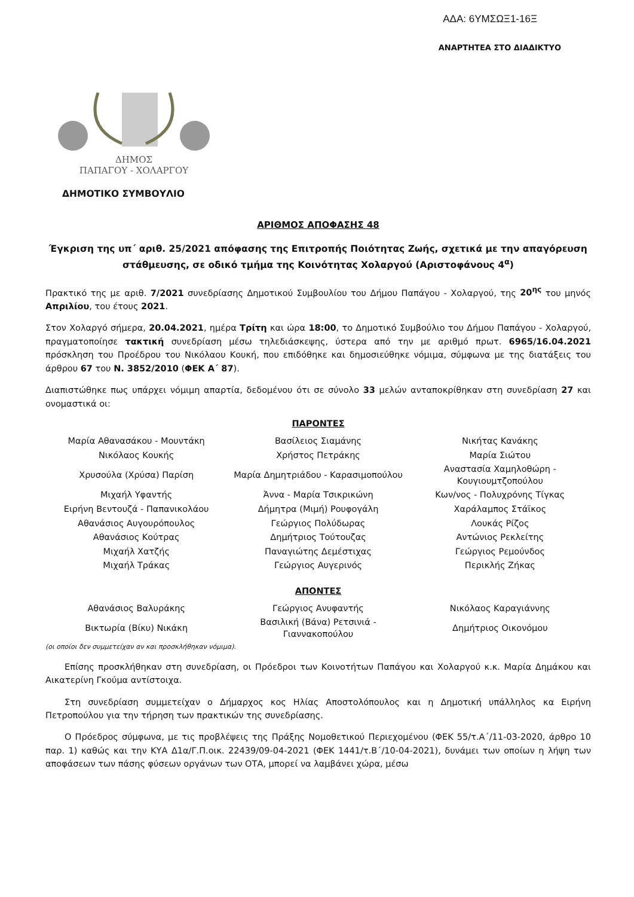ΑΔΑ: 6ΥΜΣΩΞ1-16Ξ
ΑΝΑΡΤΗΤΕΑ ΣΤΟ ΔΙΑΔΙΚΤΥΟ
ΔΗΜΟΣ
ΠΑΠΑΓΟΥ - ΧΟΛΑΡΓΟΥ
ΔΗΜΟΤΙΚΟ ΣΥΜΒΟΥΛΙΟ
ΑΡΙΘΜΟΣ ΑΠΟΦΑΣΗΣ 48
Έγκριση της υπ΄ αριθ. 25/2021 απόφασης της Επιτροπής Ποιότητας Ζωής, σχετικά με την απαγόρευση στάθμευσης, σε οδικό τμήμα της Κοινότητας Χολαργού (Αριστοφάνους 4<sup>α</sup>)
Πρακτικό της με αριθ. 7/2021 συνεδρίασης Δημοτικού Συμβουλίου του Δήμου Παπάγου - Χολαργού, της 20<sup>ης</sup> του μηνός Απριλίου, του έτους 2021.
Στον Χολαργό σήμερα, 20.04.2021, ημέρα Τρίτη και ώρα 18:00, το Δημοτικό Συμβούλιο του Δήμου Παπάγου - Χολαργού, πραγματοποίησε τακτική συνεδρίαση μέσω τηλεδιάσκεψης, ύστερα από την με αριθμό πρωτ. 6965/16.04.2021 πρόσκληση του Προέδρου του Νικόλαου Κουκή, που επιδόθηκε και δημοσιεύθηκε νόμιμα, σύμφωνα με της διατάξεις του άρθρου 67 του Ν. 3852/2010 (ΦΕΚ Α΄ 87).
Διαπιστώθηκε πως υπάρχει νόμιμη απαρτία, δεδομένου ότι σε σύνολο 33 μελών ανταποκρίθηκαν στη συνεδρίαση 27 και ονομαστικά οι:
ΠΑΡΟΝΤΕΣ
| Μαρία Αθανασάκου - Μουντάκη | Βασίλειος Σιαμάνης | Νικήτας Κανάκης |
| Νικόλαος Κουκής | Χρήστος Πετράκης | Μαρία Σιώτου |
| Χρυσούλα (Χρύσα) Παρίση | Μαρία Δημητριάδου - Καρασιμοπούλου | Αναστασία Χαμηλοθώρη - Κουγιουμτζοπούλου |
| Μιχαήλ Υφαντής | Άννα - Μαρία Τσικρικώνη | Κων/νος - Πολυχρόνης Τίγκας |
| Ειρήνη Βεντουζά - Παπανικολάου | Δήμητρα (Μιμή) Ρουφογάλη | Χαράλαμπος Στάϊκος |
| Αθανάσιος Αυγουρόπουλος | Γεώργιος Πολύδωρας | Λουκάς Ρίζος |
| Αθανάσιος Κούτρας | Δημήτριος Τούτουζας | Αντώνιος Ρεκλείτης |
| Μιχαήλ Χατζής | Παναγιώτης Δεμέστιχας | Γεώργιος Ρεμούνδος |
| Μιχαήλ Τράκας | Γεώργιος Αυγερινός | Περικλής Ζήκας |
ΑΠΟΝΤΕΣ
| Αθανάσιος Βαλυράκης | Γεώργιος Ανυφαντής | Νικόλαος Καραγιάννης |
| Βικτωρία (Βίκυ) Νικάκη | Βασιλική (Βάνα) Ρετσινιά - Γιαννακοπούλου | Δημήτριος Οικονόμου |
(οι οποίοι δεν συμμετείχαν αν και προσκλήθηκαν νόμιμα).
Επίσης προσκλήθηκαν στη συνεδρίαση, οι Πρόεδροι των Κοινοτήτων Παπάγου και Χολαργού κ.κ. Μαρία Δημάκου και Αικατερίνη Γκούμα αντίστοιχα.
Στη συνεδρίαση συμμετείχαν ο Δήμαρχος κος Ηλίας Αποστολόπουλος και η Δημοτική υπάλληλος κα Ειρήνη Πετροπούλου για την τήρηση των πρακτικών της συνεδρίασης.
Ο Πρόεδρος σύμφωνα, με τις προβλέψεις της Πράξης Νομοθετικού Περιεχομένου (ΦΕΚ 55/τ.Α΄/11-03-2020, άρθρο 10 παρ. 1) καθώς και την ΚΥΑ Δ1α/Γ.Π.οικ. 22439/09-04-2021 (ΦΕΚ 1441/τ.Β΄/10-04-2021), δυνάμει των οποίων η λήψη των αποφάσεων των πάσης φύσεων οργάνων των ΟΤΑ, μπορεί να λαμβάνει χώρα, μέσω